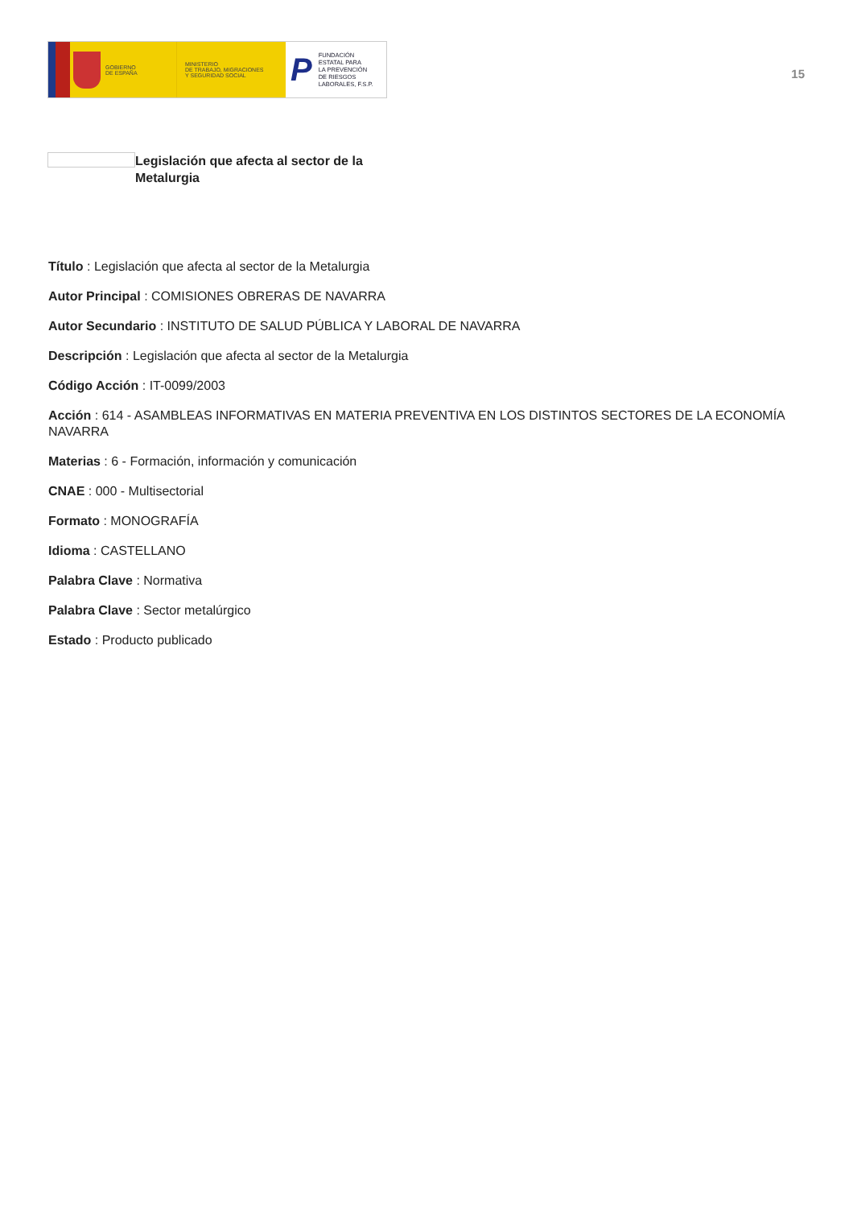GOBIERNO
DE ESPAÑA
MINISTERIO
DE TRABAJO, MIGRACIONES
Y SEGURIDAD SOCIAL
P FUNDACIÓN
ESTATAL PARA
LA PREVENCIÓN
DE RIESGOS
LABORALES, F.S.P.
15
Legislación que afecta al sector de la Metalurgia
Título : Legislación que afecta al sector de la Metalurgia
Autor Principal : COMISIONES OBRERAS DE NAVARRA
Autor Secundario : INSTITUTO DE SALUD PÚBLICA Y LABORAL DE NAVARRA
Descripción : Legislación que afecta al sector de la Metalurgia
Código Acción : IT-0099/2003
Acción : 614 - ASAMBLEAS INFORMATIVAS EN MATERIA PREVENTIVA EN LOS DISTINTOS SECTORES DE LA ECONOMÍA NAVARRA
Materias : 6 - Formación, información y comunicación
CNAE : 000 - Multisectorial
Formato : MONOGRAFÍA
Idioma : CASTELLANO
Palabra Clave : Normativa
Palabra Clave : Sector metalúrgico
Estado : Producto publicado